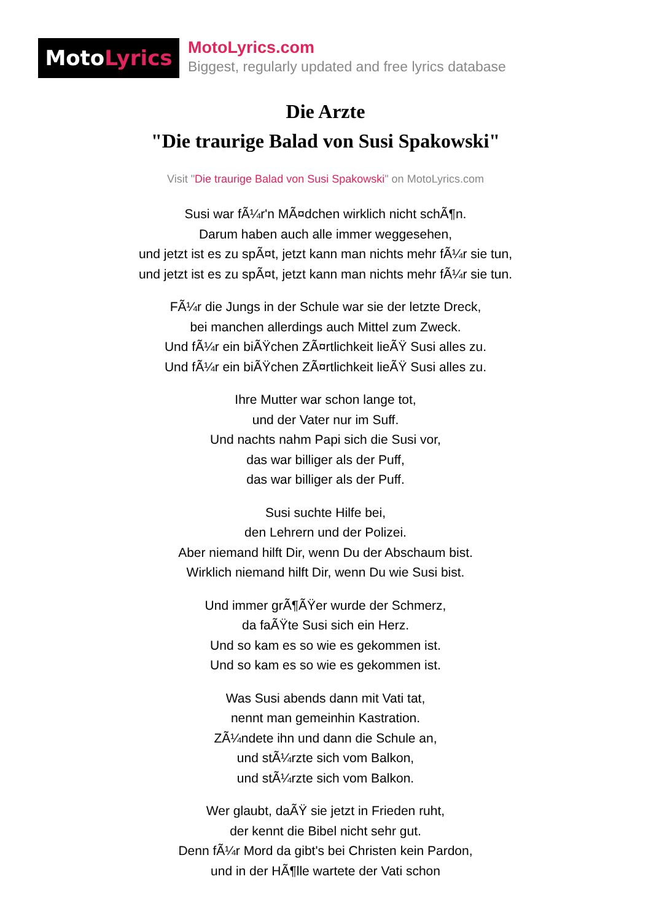MotoLyrics
MotoLyrics.com
Biggest, regularly updated and free lyrics database
Die Arzte
"Die traurige Balad von Susi Spakowski"
Visit "Die traurige Balad von Susi Spakowski" on MotoLyrics.com
Susi war fÃ¼r'n MÃ¤dchen wirklich nicht schÃ¶n.
Darum haben auch alle immer weggesehen,
und jetzt ist es zu spÃ¤t, jetzt kann man nichts mehr fÃ¼r sie tun,
und jetzt ist es zu spÃ¤t, jetzt kann man nichts mehr fÃ¼r sie tun.
FÃ¼r die Jungs in der Schule war sie der letzte Dreck,
bei manchen allerdings auch Mittel zum Zweck.
Und fÃ¼r ein biÃŸchen ZÃ¤rtlichkeit lieÃŸ Susi alles zu.
Und fÃ¼r ein biÃŸchen ZÃ¤rtlichkeit lieÃŸ Susi alles zu.
Ihre Mutter war schon lange tot,
und der Vater nur im Suff.
Und nachts nahm Papi sich die Susi vor,
das war billiger als der Puff,
das war billiger als der Puff.
Susi suchte Hilfe bei,
den Lehrern und der Polizei.
Aber niemand hilft Dir, wenn Du der Abschaum bist.
Wirklich niemand hilft Dir, wenn Du wie Susi bist.
Und immer grÃ¶ÃŸer wurde der Schmerz,
da faÃŸte Susi sich ein Herz.
Und so kam es so wie es gekommen ist.
Und so kam es so wie es gekommen ist.
Was Susi abends dann mit Vati tat,
nennt man gemeinhin Kastration.
ZÃ¼ndete ihn und dann die Schule an,
und stÃ¼rzte sich vom Balkon,
und stÃ¼rzte sich vom Balkon.
Wer glaubt, daÃŸ sie jetzt in Frieden ruht,
der kennt die Bibel nicht sehr gut.
Denn fÃ¼r Mord da gibt's bei Christen kein Pardon,
und in der HÃ¶lle wartete der Vati schon